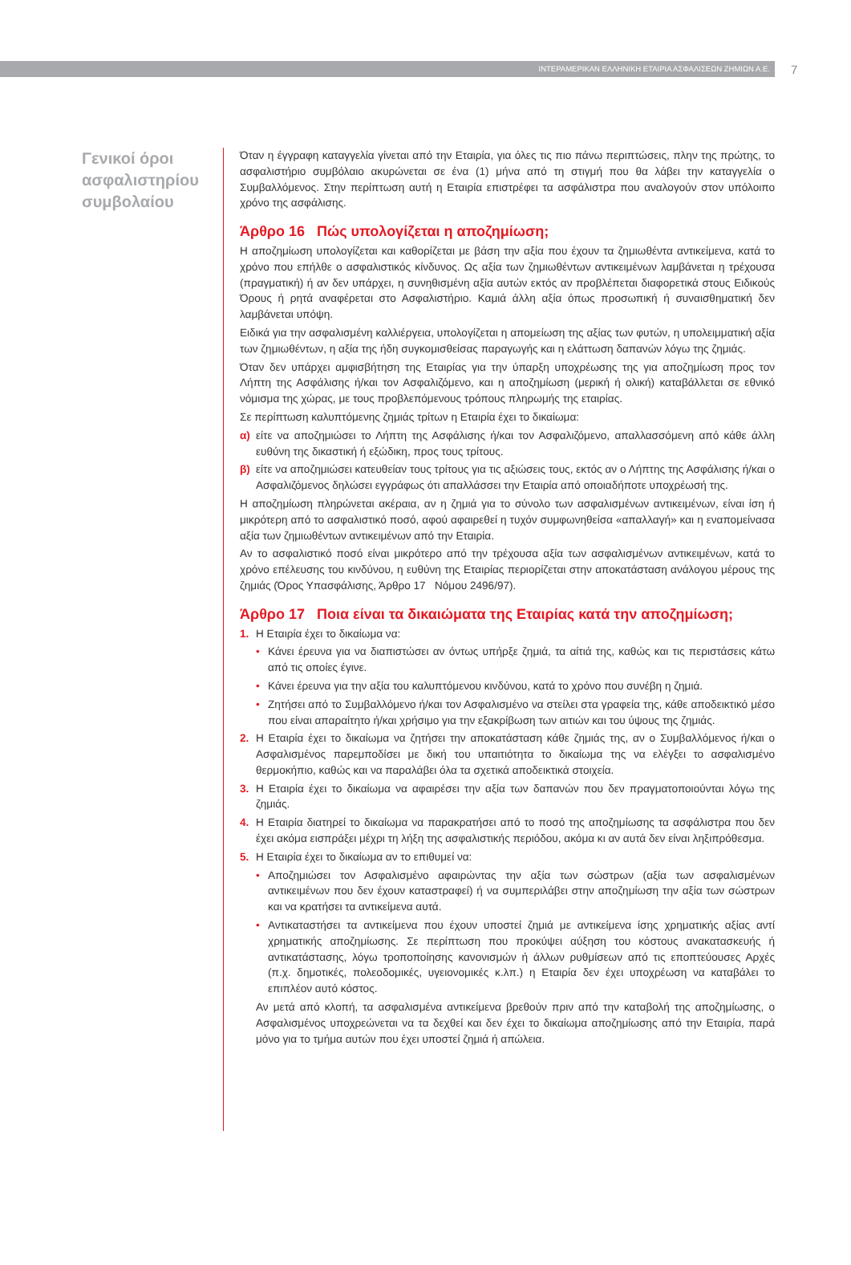ΙΝΤΕΡΑΜΕΡΙΚΑΝ ΕΛΛΗΝΙΚΗ ΕΤΑΙΡΙΑ ΑΣΦΑΛΙΣΕΩΝ ΖΗΜΙΩΝ Α.Ε.
7
Γενικοί όροι ασφαλιστηρίου συμβολαίου
Όταν η έγγραφη καταγγελία γίνεται από την Εταιρία, για όλες τις πιο πάνω περιπτώσεις, πλην της πρώτης, το ασφαλιστήριο συμβόλαιο ακυρώνεται σε ένα (1) μήνα από τη στιγμή που θα λάβει την καταγγελία ο Συμβαλλόμενος. Στην περίπτωση αυτή η Εταιρία επιστρέφει τα ασφάλιστρα που αναλογούν στον υπόλοιπο χρόνο της ασφάλισης.
Άρθρο 16 Πώς υπολογίζεται η αποζημίωση;
Η αποζημίωση υπολογίζεται και καθορίζεται με βάση την αξία που έχουν τα ζημιωθέντα αντικείμενα, κατά το χρόνο που επήλθε ο ασφαλιστικός κίνδυνος. Ως αξία των ζημιωθέντων αντικειμένων λαμβάνεται η τρέχουσα (πραγματική) ή αν δεν υπάρχει, η συνηθισμένη αξία αυτών εκτός αν προβλέπεται διαφορετικά στους Ειδικούς Όρους ή ρητά αναφέρεται στο Ασφαλιστήριο. Καμιά άλλη αξία όπως προσωπική ή συναισθηματική δεν λαμβάνεται υπόψη.
Ειδικά για την ασφαλισμένη καλλιέργεια, υπολογίζεται η απομείωση της αξίας των φυτών, η υπολειμματική αξία των ζημιωθέντων, η αξία της ήδη συγκομισθείσας παραγωγής και η ελάττωση δαπανών λόγω της ζημιάς.
Όταν δεν υπάρχει αμφισβήτηση της Εταιρίας για την ύπαρξη υποχρέωσης της για αποζημίωση προς τον Λήπτη της Ασφάλισης ή/και τον Ασφαλιζόμενο, και η αποζημίωση (μερική ή ολική) καταβάλλεται σε εθνικό νόμισμα της χώρας, με τους προβλεπόμενους τρόπους πληρωμής της εταιρίας.
Σε περίπτωση καλυπτόμενης ζημιάς τρίτων η Εταιρία έχει το δικαίωμα:
α) είτε να αποζημιώσει το Λήπτη της Ασφάλισης ή/και τον Ασφαλιζόμενο, απαλλασσόμενη από κάθε άλλη ευθύνη της δικαστική ή εξώδικη, προς τους τρίτους.
β) είτε να αποζημιώσει κατευθείαν τους τρίτους για τις αξιώσεις τους, εκτός αν ο Λήπτης της Ασφάλισης ή/και ο Ασφαλιζόμενος δηλώσει εγγράφως ότι απαλλάσσει την Εταιρία από οποιαδήποτε υποχρέωσή της.
Η αποζημίωση πληρώνεται ακέραια, αν η ζημιά για το σύνολο των ασφαλισμένων αντικειμένων, είναι ίση ή μικρότερη από το ασφαλιστικό ποσό, αφού αφαιρεθεί η τυχόν συμφωνηθείσα «απαλλαγή» και η εναπομείνασα αξία των ζημιωθέντων αντικειμένων από την Εταιρία.
Αν το ασφαλιστικό ποσό είναι μικρότερο από την τρέχουσα αξία των ασφαλισμένων αντικειμένων, κατά το χρόνο επέλευσης του κινδύνου, η ευθύνη της Εταιρίας περιορίζεται στην αποκατάσταση ανάλογου μέρους της ζημιάς (Όρος Υπασφάλισης, Άρθρο 17 Νόμου 2496/97).
Άρθρο 17 Ποια είναι τα δικαιώματα της Εταιρίας κατά την αποζημίωση;
1. Η Εταιρία έχει το δικαίωμα να:
• Κάνει έρευνα για να διαπιστώσει αν όντως υπήρξε ζημιά, τα αίτιά της, καθώς και τις περιστάσεις κάτω από τις οποίες έγινε.
• Κάνει έρευνα για την αξία του καλυπτόμενου κινδύνου, κατά το χρόνο που συνέβη η ζημιά.
• Ζητήσει από το Συμβαλλόμενο ή/και τον Ασφαλισμένο να στείλει στα γραφεία της, κάθε αποδεικτικό μέσο που είναι απαραίτητο ή/και χρήσιμο για την εξακρίβωση των αιτιών και του ύψους της ζημιάς.
2. Η Εταιρία έχει το δικαίωμα να ζητήσει την αποκατάσταση κάθε ζημιάς της, αν ο Συμβαλλόμενος ή/και ο Ασφαλισμένος παρεμποδίσει με δική του υπαιτιότητα το δικαίωμα της να ελέγξει το ασφαλισμένο θερμοκήπιο, καθώς και να παραλάβει όλα τα σχετικά αποδεικτικά στοιχεία.
3. Η Εταιρία έχει το δικαίωμα να αφαιρέσει την αξία των δαπανών που δεν πραγματοποιούνται λόγω της ζημιάς.
4. Η Εταιρία διατηρεί το δικαίωμα να παρακρατήσει από το ποσό της αποζημίωσης τα ασφάλιστρα που δεν έχει ακόμα εισπράξει μέχρι τη λήξη της ασφαλιστικής περιόδου, ακόμα κι αν αυτά δεν είναι ληξιπρόθεσμα.
5. Η Εταιρία έχει το δικαίωμα αν το επιθυμεί να:
• Αποζημιώσει τον Ασφαλισμένο αφαιρώντας την αξία των σώστρων (αξία των ασφαλισμένων αντικειμένων που δεν έχουν καταστραφεί) ή να συμπεριλάβει στην αποζημίωση την αξία των σώστρων και να κρατήσει τα αντικείμενα αυτά.
• Αντικαταστήσει τα αντικείμενα που έχουν υποστεί ζημιά με αντικείμενα ίσης χρηματικής αξίας αντί χρηματικής αποζημίωσης. Σε περίπτωση που προκύψει αύξηση του κόστους ανακατασκευής ή αντικατάστασης, λόγω τροποποίησης κανονισμών ή άλλων ρυθμίσεων από τις εποπτεύουσες Αρχές (π.χ. δημοτικές, πολεοδομικές, υγειονομικές κ.λπ.) η Εταιρία δεν έχει υποχρέωση να καταβάλει το επιπλέον αυτό κόστος.
Αν μετά από κλοπή, τα ασφαλισμένα αντικείμενα βρεθούν πριν από την καταβολή της αποζημίωσης, ο Ασφαλισμένος υποχρεώνεται να τα δεχθεί και δεν έχει το δικαίωμα αποζημίωσης από την Εταιρία, παρά μόνο για το τμήμα αυτών που έχει υποστεί ζημιά ή απώλεια.